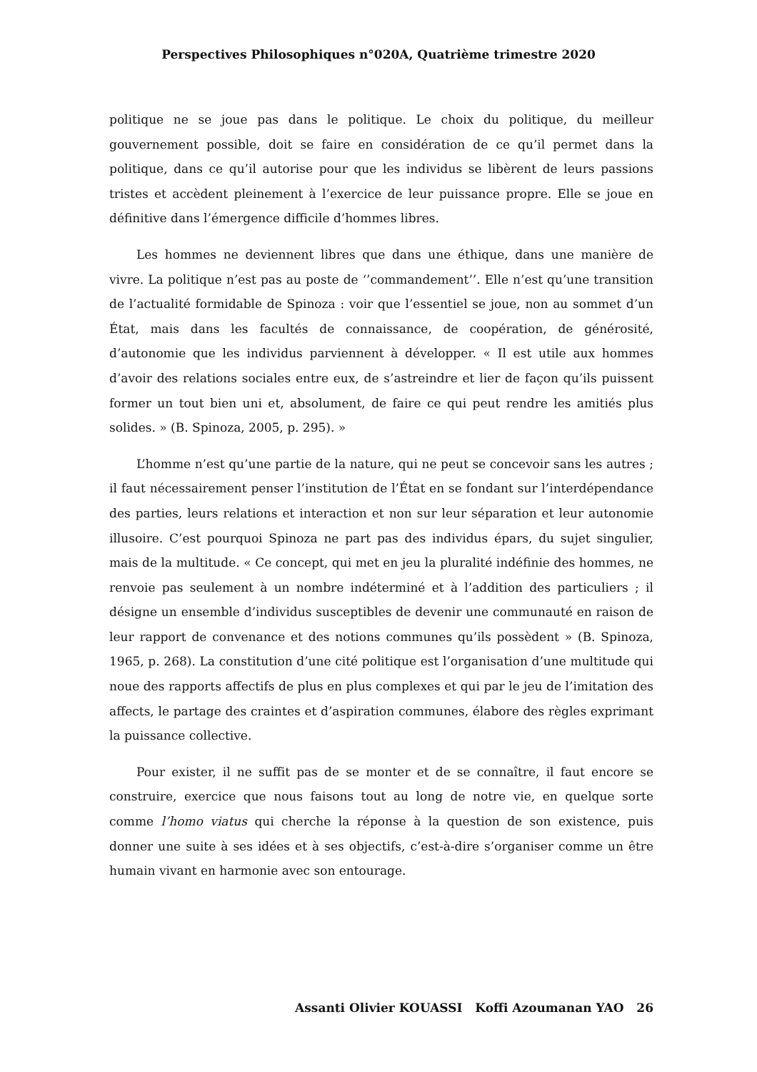Perspectives Philosophiques n°020A, Quatrième trimestre 2020
politique ne se joue pas dans le politique. Le choix du politique, du meilleur gouvernement possible, doit se faire en considération de ce qu’il permet dans la politique, dans ce qu’il autorise pour que les individus se libèrent de leurs passions tristes et accèdent pleinement à l’exercice de leur puissance propre. Elle se joue en définitive dans l’émergence difficile d’hommes libres.
Les hommes ne deviennent libres que dans une éthique, dans une manière de vivre. La politique n’est pas au poste de ‘’commandement’’. Elle n’est qu’une transition de l’actualité formidable de Spinoza : voir que l’essentiel se joue, non au sommet d’un État, mais dans les facultés de connaissance, de coopération, de générosité, d’autonomie que les individus parviennent à développer. « Il est utile aux hommes d’avoir des relations sociales entre eux, de s’astreindre et lier de façon qu’ils puissent former un tout bien uni et, absolument, de faire ce qui peut rendre les amitiés plus solides. » (B. Spinoza, 2005, p. 295). »
L’homme n’est qu’une partie de la nature, qui ne peut se concevoir sans les autres ; il faut nécessairement penser l’institution de l’État en se fondant sur l’interdépendance des parties, leurs relations et interaction et non sur leur séparation et leur autonomie illusoire. C’est pourquoi Spinoza ne part pas des individus épars, du sujet singulier, mais de la multitude. « Ce concept, qui met en jeu la pluralité indéfinie des hommes, ne renvoie pas seulement à un nombre indéterminé et à l’addition des particuliers ; il désigne un ensemble d’individus susceptibles de devenir une communauté en raison de leur rapport de convenance et des notions communes qu’ils possèdent » (B. Spinoza, 1965, p. 268). La constitution d’une cité politique est l’organisation d’une multitude qui noue des rapports affectifs de plus en plus complexes et qui par le jeu de l’imitation des affects, le partage des craintes et d’aspiration communes, élabore des règles exprimant la puissance collective.
Pour exister, il ne suffit pas de se monter et de se connaître, il faut encore se construire, exercice que nous faisons tout au long de notre vie, en quelque sorte comme l’homo viatus qui cherche la réponse à la question de son existence, puis donner une suite à ses idées et à ses objectifs, c’est-à-dire s’organiser comme un être humain vivant en harmonie avec son entourage.
Assanti Olivier KOUASSI Koffi Azoumanan YAO 26